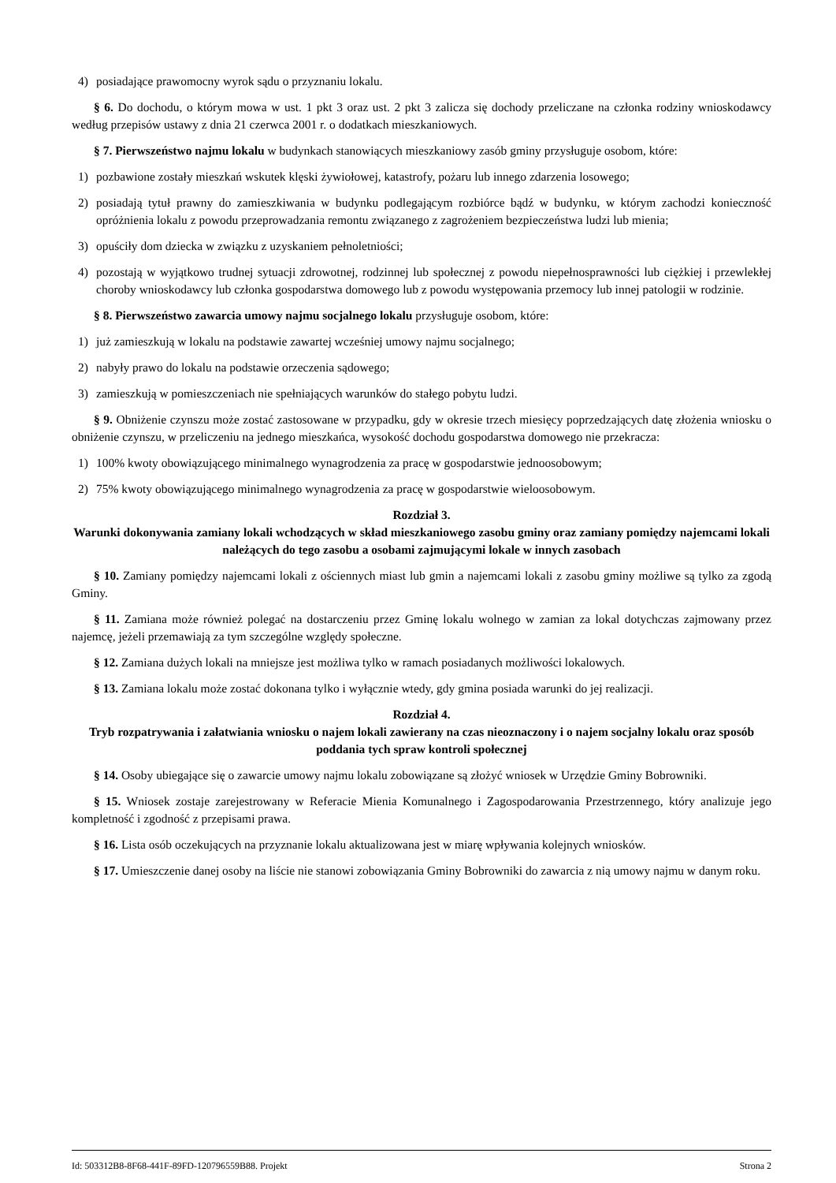4) posiadające prawomocny wyrok sądu o przyznaniu lokalu.
§ 6. Do dochodu, o którym mowa w ust. 1 pkt 3 oraz ust. 2 pkt 3 zalicza się dochody przeliczane na członka rodziny wnioskodawcy według przepisów ustawy z dnia 21 czerwca 2001 r. o dodatkach mieszkaniowych.
§ 7. Pierwszeństwo najmu lokalu w budynkach stanowiących mieszkaniowy zasób gminy przysługuje osobom, które:
1) pozbawione zostały mieszkań wskutek klęski żywiołowej, katastrofy, pożaru lub innego zdarzenia losowego;
2) posiadają tytuł prawny do zamieszkiwania w budynku podlegającym rozbiórce bądź w budynku, w którym zachodzi konieczność opróżnienia lokalu z powodu przeprowadzania remontu związanego z zagrożeniem bezpieczeństwa ludzi lub mienia;
3) opuściły dom dziecka w związku z uzyskaniem pełnoletniości;
4) pozostają w wyjątkowo trudnej sytuacji zdrowotnej, rodzinnej lub społecznej z powodu niepełnosprawności lub ciężkiej i przewlekłej choroby wnioskodawcy lub członka gospodarstwa domowego lub z powodu występowania przemocy lub innej patologii w rodzinie.
§ 8. Pierwszeństwo zawarcia umowy najmu socjalnego lokalu przysługuje osobom, które:
1) już zamieszkują w lokalu na podstawie zawartej wcześniej umowy najmu socjalnego;
2) nabyły prawo do lokalu na podstawie orzeczenia sądowego;
3) zamieszkują w pomieszczeniach nie spełniających warunków do stałego pobytu ludzi.
§ 9. Obniżenie czynszu może zostać zastosowane w przypadku, gdy w okresie trzech miesięcy poprzedzających datę złożenia wniosku o obniżenie czynszu, w przeliczeniu na jednego mieszkańca, wysokość dochodu gospodarstwa domowego nie przekracza:
1) 100% kwoty obowiązującego minimalnego wynagrodzenia za pracę w gospodarstwie jednoosobowym;
2) 75% kwoty obowiązującego minimalnego wynagrodzenia za pracę w gospodarstwie wieloosobowym.
Rozdział 3.
Warunki dokonywania zamiany lokali wchodzących w skład mieszkaniowego zasobu gminy oraz zamiany pomiędzy najemcami lokali należących do tego zasobu a osobami zajmującymi lokale w innych zasobach
§ 10. Zamiany pomiędzy najemcami lokali z ościennych miast lub gmin a najemcami lokali z zasobu gminy możliwe są tylko za zgodą Gminy.
§ 11. Zamiana może również polegać na dostarczeniu przez Gminę lokalu wolnego w zamian za lokal dotychczas zajmowany przez najemcę, jeżeli przemawiają za tym szczególne względy społeczne.
§ 12. Zamiana dużych lokali na mniejsze jest możliwa tylko w ramach posiadanych możliwości lokalowych.
§ 13. Zamiana lokalu może zostać dokonana tylko i wyłącznie wtedy, gdy gmina posiada warunki do jej realizacji.
Rozdział 4.
Tryb rozpatrywania i załatwiania wniosku o najem lokali zawierany na czas nieoznaczony i o najem socjalny lokalu oraz sposób poddania tych spraw kontroli społecznej
§ 14. Osoby ubiegające się o zawarcie umowy najmu lokalu zobowiązane są złożyć wniosek w Urzędzie Gminy Bobrowniki.
§ 15. Wniosek zostaje zarejestrowany w Referacie Mienia Komunalnego i Zagospodarowania Przestrzennego, który analizuje jego kompletność i zgodność z przepisami prawa.
§ 16. Lista osób oczekujących na przyznanie lokalu aktualizowana jest w miarę wpływania kolejnych wniosków.
§ 17. Umieszczenie danej osoby na liście nie stanowi zobowiązania Gminy Bobrowniki do zawarcia z nią umowy najmu w danym roku.
Id: 503312B8-8F68-441F-89FD-120796559B88. Projekt Strona 2